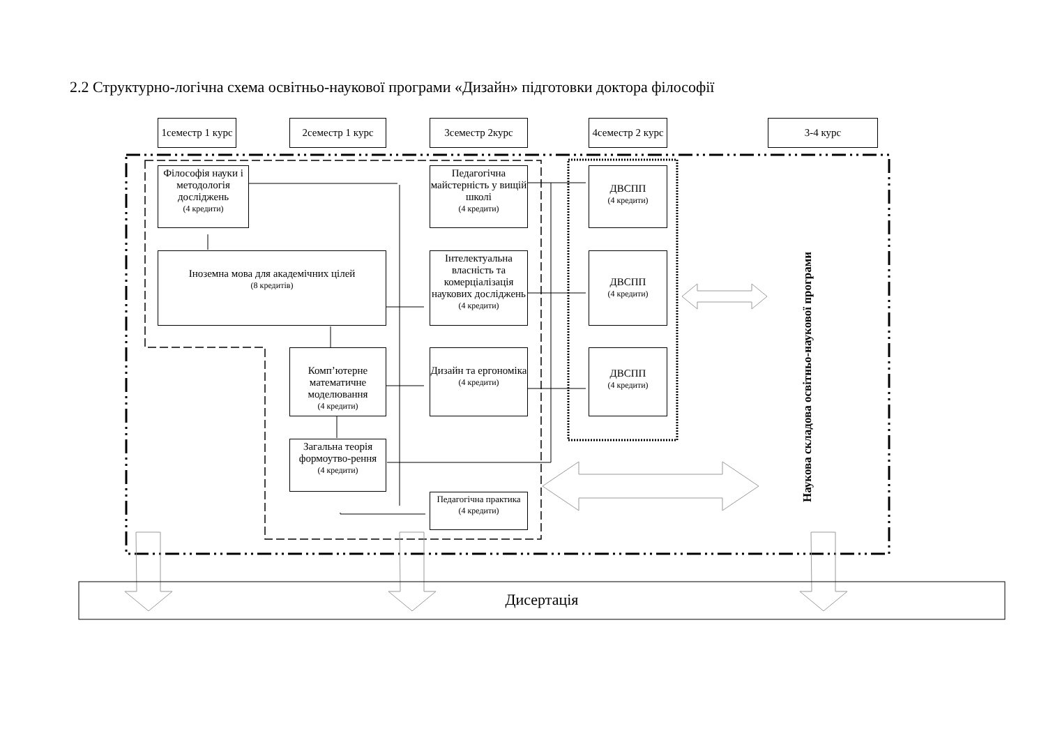2.2 Структурно-логічна схема освітньо-наукової програми «Дизайн» підготовки доктора філософії
1семестр 1 курс
2семестр 1 курс 3семестр 2курс
4семестр 2 курс
3-4 курс
Філософія науки і методологія досліджень
(4 кредити)
Іноземна мова для академічних цілей
(8 кредитів)
Комп’ютерне математичне моделювання
(4 кредити)
Загальна теорія формоутво-рення
(4 кредити)
Педагогічна майстерність у вищій школі
(4 кредити)
Інтелектуальна власність та комерціалізація наукових досліджень
(4 кредити)
Дизайн та ергономіка
(4 кредити)
Педагогічна практика
(4 кредити)
ДВСПП
(4 кредити)
ДВСПП
(4 кредити)
ДВСПП
(4 кредити)
Наукова складова освітньо-наукової програми
Дисертація